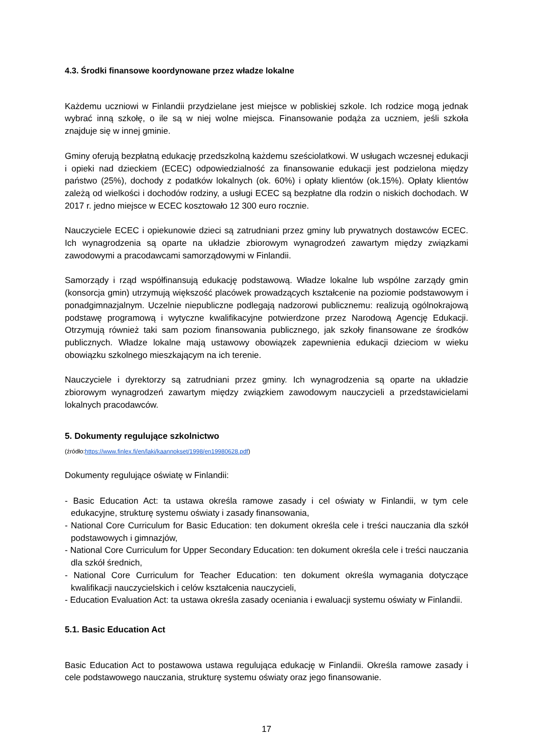4.3. Środki finansowe koordynowane przez władze lokalne
Każdemu uczniowi w Finlandii przydzielane jest miejsce w pobliskiej szkole. Ich rodzice mogą jednak wybrać inną szkołę, o ile są w niej wolne miejsca. Finansowanie podąża za uczniem, jeśli szkoła znajduje się w innej gminie.
Gminy oferują bezpłatną edukację przedszkolną każdemu sześciolatkowi. W usługach wczesnej edukacji i opieki nad dzieckiem (ECEC) odpowiedzialność za finansowanie edukacji jest podzielona między państwo (25%), dochody z podatków lokalnych (ok. 60%) i opłaty klientów (ok.15%). Opłaty klientów zależą od wielkości i dochodów rodziny, a usługi ECEC są bezpłatne dla rodzin o niskich dochodach. W 2017 r. jedno miejsce w ECEC kosztowało 12 300 euro rocznie.
Nauczyciele ECEC i opiekunowie dzieci są zatrudniani przez gminy lub prywatnych dostawców ECEC. Ich wynagrodzenia są oparte na układzie zbiorowym wynagrodzeń zawartym między związkami zawodowymi a pracodawcami samorządowymi w Finlandii.
Samorządy i rząd współfinansują edukację podstawową. Władze lokalne lub wspólne zarządy gmin (konsorcja gmin) utrzymują większość placówek prowadzących kształcenie na poziomie podstawowym i ponadgimnazjalnym. Uczelnie niepubliczne podlegają nadzorowi publicznemu: realizują ogólnokrajową podstawę programową i wytyczne kwalifikacyjne potwierdzone przez Narodową Agencję Edukacji. Otrzymują również taki sam poziom finansowania publicznego, jak szkoły finansowane ze środków publicznych. Władze lokalne mają ustawowy obowiązek zapewnienia edukacji dzieciom w wieku obowiązku szkolnego mieszkającym na ich terenie.
Nauczyciele i dyrektorzy są zatrudniani przez gminy. Ich wynagrodzenia są oparte na układzie zbiorowym wynagrodzeń zawartym między związkiem zawodowym nauczycieli a przedstawicielami lokalnych pracodawców.
5. Dokumenty regulujące szkolnictwo
(źródło:https://www.finlex.fi/en/laki/kaannokset/1998/en19980628.pdf)
Dokumenty regulujące oświatę w Finlandii:
- Basic Education Act: ta ustawa określa ramowe zasady i cel oświaty w Finlandii, w tym cele edukacyjne, strukturę systemu oświaty i zasady finansowania,
- National Core Curriculum for Basic Education: ten dokument określa cele i treści nauczania dla szkół podstawowych i gimnazjów,
- National Core Curriculum for Upper Secondary Education: ten dokument określa cele i treści nauczania dla szkół średnich,
- National Core Curriculum for Teacher Education: ten dokument określa wymagania dotyczące kwalifikacji nauczycielskich i celów kształcenia nauczycieli,
- Education Evaluation Act: ta ustawa określa zasady oceniania i ewaluacji systemu oświaty w Finlandii.
5.1. Basic Education Act
Basic Education Act to postawowa ustawa regulująca edukację w Finlandii. Określa ramowe zasady i cele podstawowego nauczania, strukturę systemu oświaty oraz jego finansowanie.
17